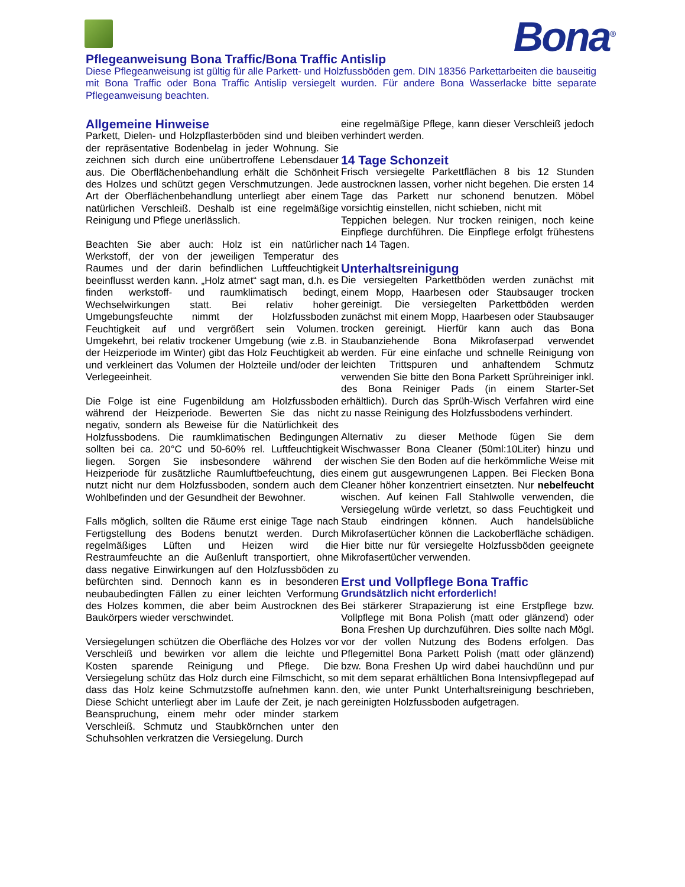Bona<sup>®</sup>
Pflegeanweisung Bona Traffic/Bona Traffic Antislip
Diese Pflegeanweisung ist gültig für alle Parkett- und Holzfussböden gem. DIN 18356 Parkettarbeiten die bauseitig mit Bona Traffic oder Bona Traffic Antislip versiegelt wurden. Für andere Bona Wasserlacke bitte separate Pflegeanweisung beachten.
Allgemeine Hinweise
Parkett, Dielen- und Holzpflasterböden sind und bleiben der repräsentative Bodenbelag in jeder Wohnung. Sie zeichnen sich durch eine unübertroffene Lebensdauer aus. Die Oberflächenbehandlung erhält die Schönheit des Holzes und schützt gegen Verschmutzungen. Jede Art der Oberflächenbehandlung unterliegt aber einem natürlichen Verschleiß. Deshalb ist eine regelmäßige Reinigung und Pflege unerlässlich.
Beachten Sie aber auch: Holz ist ein natürlicher Werkstoff, der von der jeweiligen Temperatur des Raumes und der darin befindlichen Luftfeuchtigkeit beeinflusst werden kann. „Holz atmet“ sagt man, d.h. es finden werkstoff- und raumklimatisch bedingt, Wechselwirkungen statt. Bei relativ hoher Umgebungsfeuchte nimmt der Holzfussboden Feuchtigkeit auf und vergrößert sein Volumen. Umgekehrt, bei relativ trockener Umgebung (wie z.B. in der Heizperiode im Winter) gibt das Holz Feuchtigkeit ab und verkleinert das Volumen der Holzteile und/oder der Verlegeeinheit.
Die Folge ist eine Fugenbildung am Holzfussboden während der Heizperiode. Bewerten Sie das nicht negativ, sondern als Beweise für die Natürlichkeit des Holzfussbodens. Die raumklimatischen Bedingungen sollten bei ca. 20°C und 50-60% rel. Luftfeuchtigkeit liegen. Sorgen Sie insbesondere während der Heizperiode für zusätzliche Raumluftbefeuchtung, dies nutzt nicht nur dem Holzfussboden, sondern auch dem Wohlbefinden und der Gesundheit der Bewohner.
Falls möglich, sollten die Räume erst einige Tage nach Fertigstellung des Bodens benutzt werden. Durch regelmäßiges Lüften und Heizen wird die Restraumfeuchte an die Außenluft transportiert, ohne dass negative Einwirkungen auf den Holzfussböden zu befürchten sind. Dennoch kann es in besonderen neubaubedingten Fällen zu einer leichten Verformung des Holzes kommen, die aber beim Austrocknen des Baukörpers wieder verschwindet.
Versiegelungen schützen die Oberfläche des Holzes vor Verschleiß und bewirken vor allem die leichte und Kosten sparende Reinigung und Pflege. Die Versiegelung schütz das Holz durch eine Filmschicht, so dass das Holz keine Schmutzstoffe aufnehmen kann. Diese Schicht unterliegt aber im Laufe der Zeit, je nach Beanspruchung, einem mehr oder minder starkem Verschleiß. Schmutz und Staubkörnchen unter den Schuhsohlen verkratzen die Versiegelung. Durch
eine regelmäßige Pflege, kann dieser Verschleiß jedoch verhindert werden.
14 Tage Schonzeit
Frisch versiegelte Parkettflächen 8 bis 12 Stunden austrocknen lassen, vorher nicht begehen. Die ersten 14 Tage das Parkett nur schonend benutzen. Möbel vorsichtig einstellen, nicht schieben, nicht mit
Teppichen belegen. Nur trocken reinigen, noch keine Einpflege durchführen. Die Einpflege erfolgt frühestens nach 14 Tagen.
Unterhaltsreinigung
Die versiegelten Parkettböden werden zunächst mit einem Mopp, Haarbesen oder Staubsauger trocken gereinigt. Die versiegelten Parkettböden werden zunächst mit einem Mopp, Haarbesen oder Staubsauger trocken gereinigt. Hierfür kann auch das Bona Staubanziehende Bona Mikrofaserpad verwendet werden. Für eine einfache und schnelle Reinigung von leichten Trittspuren und anhaftendem Schmutz verwenden Sie bitte den Bona Parkett Sprühreiniger inkl. des Bona Reiniger Pads (in einem Starter-Set erhältlich). Durch das Sprüh-Wisch Verfahren wird eine zu nasse Reinigung des Holzfussbodens verhindert.
Alternativ zu dieser Methode fügen Sie dem Wischwasser Bona Cleaner (50ml:10Liter) hinzu und wischen Sie den Boden auf die herkömmliche Weise mit einem gut ausgewrungenen Lappen. Bei Flecken Bona Cleaner höher konzentriert einsetzten. Nur nebelfeucht wischen. Auf keinen Fall Stahlwolle verwenden, die Versiegelung würde verletzt, so dass Feuchtigkeit und Staub eindringen können. Auch handelsübliche Mikrofasertücher können die Lackoberfläche schädigen. Hier bitte nur für versiegelte Holzfussböden geeignete Mikrofasertücher verwenden.
Erst und Vollpflege Bona Traffic
Grundsätzlich nicht erforderlich!
Bei stärkerer Strapazierung ist eine Erstpflege bzw. Vollpflege mit Bona Polish (matt oder glänzend) oder Bona Freshen Up durchzuführen. Dies sollte nach Mögl. vor der vollen Nutzung des Bodens erfolgen. Das Pflegemittel Bona Parkett Polish (matt oder glänzend) bzw. Bona Freshen Up wird dabei hauchdünn und pur mit dem separat erhältlichen Bona Intensivpflegepad auf den, wie unter Punkt Unterhaltsreinigung beschrieben, gereinigten Holzfussboden aufgetragen.